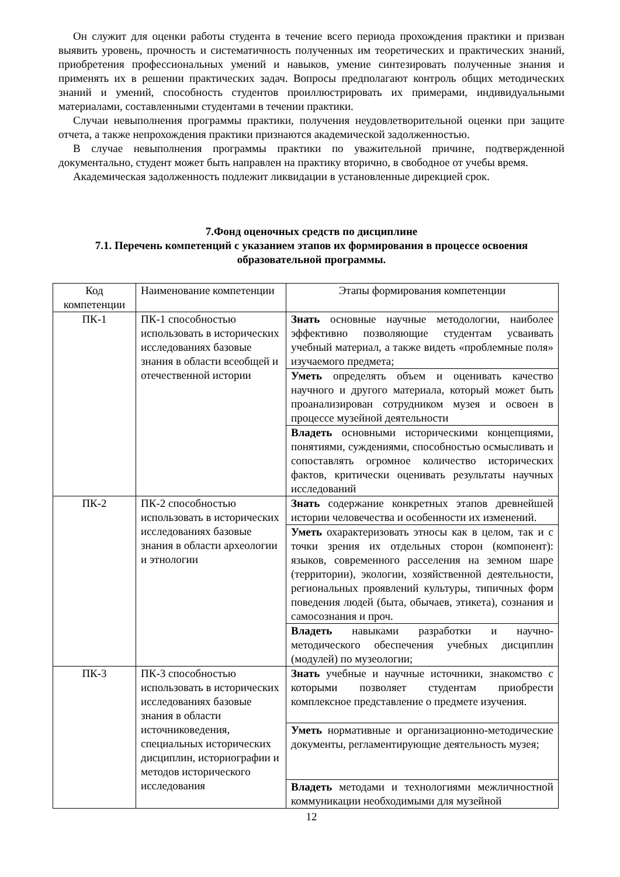Он служит для оценки работы студента в течение всего периода прохождения практики и призван выявить уровень, прочность и систематичность полученных им теоретических и практических знаний, приобретения профессиональных умений и навыков, умение синтезировать полученные знания и применять их в решении практических задач. Вопросы предполагают контроль общих методических знаний и умений, способность студентов проиллюстрировать их примерами, индивидуальными материалами, составленными студентами в течении практики.
Случаи невыполнения программы практики, получения неудовлетворительной оценки при защите отчета, а также непрохождения практики признаются академической задолженностью.
В случае невыполнения программы практики по уважительной причине, подтвержденной документально, студент может быть направлен на практику вторично, в свободное от учебы время.
Академическая задолженность подлежит ликвидации в установленные дирекцией срок.
7.Фонд оценочных средств по дисциплине
7.1. Перечень компетенций с указанием этапов их формирования в процессе освоения образовательной программы.
| Код компетенции | Наименование компетенции | Этапы формирования компетенции |
| --- | --- | --- |
| ПК-1 | ПК-1 способностью использовать в исторических исследованиях базовые знания в области всеобщей и отечественной истории | Знать основные научные методологии, наиболее эффективно позволяющие студентам усваивать учебный материал, а также видеть «проблемные поля» изучаемого предмета; |
| | | Уметь определять объем и оценивать качество научного и другого материала, который может быть проанализирован сотрудником музея и освоен в процессе музейной деятельности |
| | | Владеть основными историческими концепциями, понятиями, суждениями, способностью осмысливать и сопоставлять огромное количество исторических фактов, критически оценивать результаты научных исследований |
| ПК-2 | ПК-2 способностью использовать в исторических исследованиях базовые знания в области археологии и этнологии | Знать содержание конкретных этапов древнейшей истории человечества и особенности их изменений. |
| | | Уметь охарактеризовать этносы как в целом, так и с точки зрения их отдельных сторон (компонент): языков, современного расселения на земном шаре (территории), экологии, хозяйственной деятельности, региональных проявлений культуры, типичных форм поведения людей (быта, обычаев, этикета), сознания и самосознания и проч. |
| | | Владеть навыками разработки и научно-методического обеспечения учебных дисциплин (модулей) по музеологии; |
| ПК-3 | ПК-3 способностью использовать в исторических исследованиях базовые знания в области источниковедения, специальных исторических дисциплин, историографии и методов исторического исследования | Знать учебные и научные источники, знакомство с которыми позволяет студентам приобрести комплексное представление о предмете изучения. |
| | | Уметь нормативные и организационно-методические документы, регламентирующие деятельность музея; |
| | | Владеть методами и технологиями межличностной коммуникации необходимыми для музейной |
12